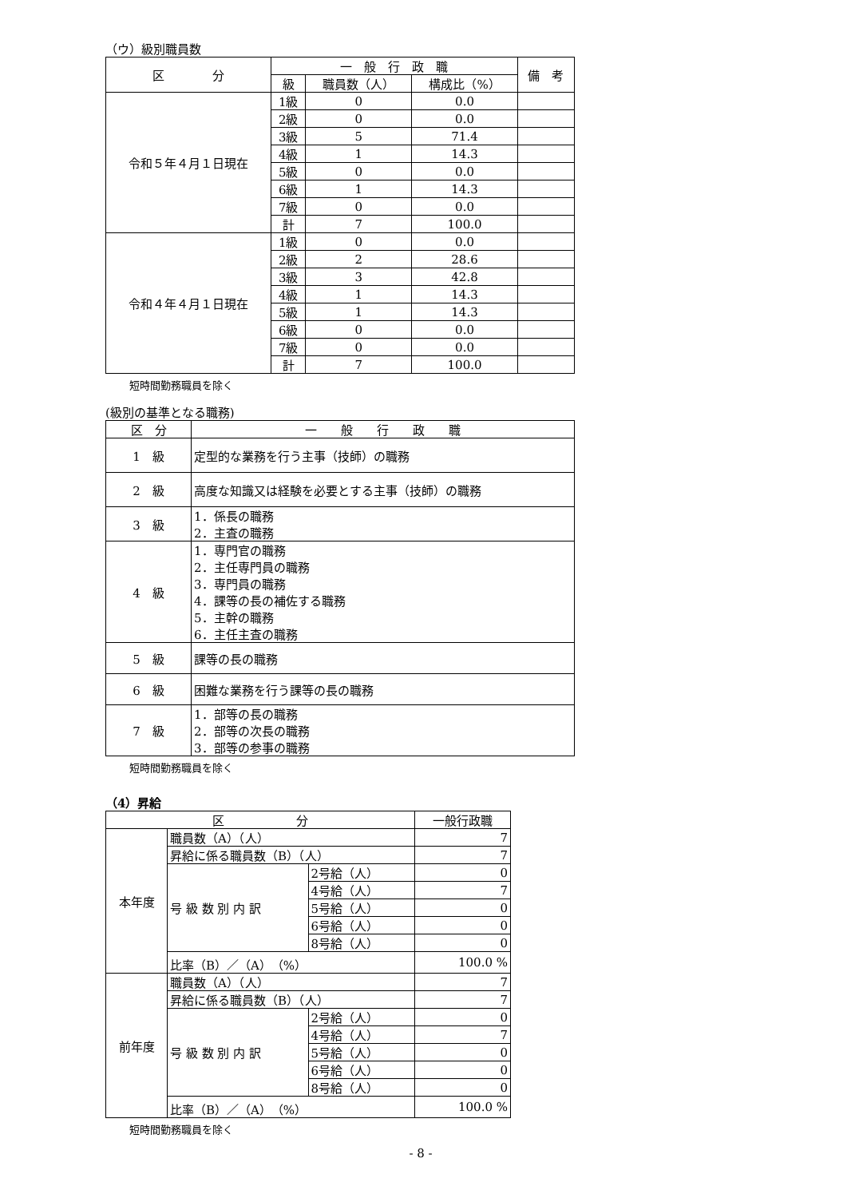（ウ）級別職員数
| 区 分 | 一 般 行 政 職 | | | 備 考 |
| --- | --- | --- | --- | --- |
| | 級 | 職員数（人） | 構成比（%） | |
| 令和５年４月１日現在 | 1級 | 0 | 0.0 | |
| | 2級 | 0 | 0.0 | |
| | 3級 | 5 | 71.4 | |
| | 4級 | 1 | 14.3 | |
| | 5級 | 0 | 0.0 | |
| | 6級 | 1 | 14.3 | |
| | 7級 | 0 | 0.0 | |
| | 計 | 7 | 100.0 | |
| 令和４年４月１日現在 | 1級 | 0 | 0.0 | |
| | 2級 | 2 | 28.6 | |
| | 3級 | 3 | 42.8 | |
| | 4級 | 1 | 14.3 | |
| | 5級 | 1 | 14.3 | |
| | 6級 | 0 | 0.0 | |
| | 7級 | 0 | 0.0 | |
| | 計 | 7 | 100.0 | |
短時間勤務職員を除く
(級別の基準となる職務)
| 区 分 | 一 般 行 政 職 |
| --- | --- |
| 1 級 | 定型的な業務を行う主事（技師）の職務 |
| 2 級 | 高度な知識又は経験を必要とする主事（技師）の職務 |
| 3 級 | 1．係長の職務 2．主査の職務 |
| 4 級 | 1．専門官の職務 2．主任専門員の職務 3．専門員の職務 4．課等の長の補佐する職務 5．主幹の職務 6．主任主査の職務 |
| 5 級 | 課等の長の職務 |
| 6 級 | 困難な業務を行う課等の長の職務 |
| 7 級 | 1．部等の長の職務 2．部等の次長の職務 3．部等の参事の職務 |
短時間勤務職員を除く
（4）昇給
| 区 分 | | | 一般行政職 |
| --- | --- | --- | --- |
| 本年度 | 職員数（A）（人） | | 7 |
| | 昇給に係る職員数（B）（人） | | 7 |
| | 号 級 数 別 内 訳 | 2号給（人） | 0 |
| | | 4号給（人） | 7 |
| | | 5号給（人） | 0 |
| | | 6号給（人） | 0 |
| | | 8号給（人） | 0 |
| | 比率（B）／（A）（%） | | 100.0 % |
| 前年度 | 職員数（A）（人） | | 7 |
| | 昇給に係る職員数（B）（人） | | 7 |
| | 号 級 数 別 内 訳 | 2号給（人） | 0 |
| | | 4号給（人） | 7 |
| | | 5号給（人） | 0 |
| | | 6号給（人） | 0 |
| | | 8号給（人） | 0 |
| | 比率（B）／（A）（%） | | 100.0 % |
短時間勤務職員を除く
- 8 -